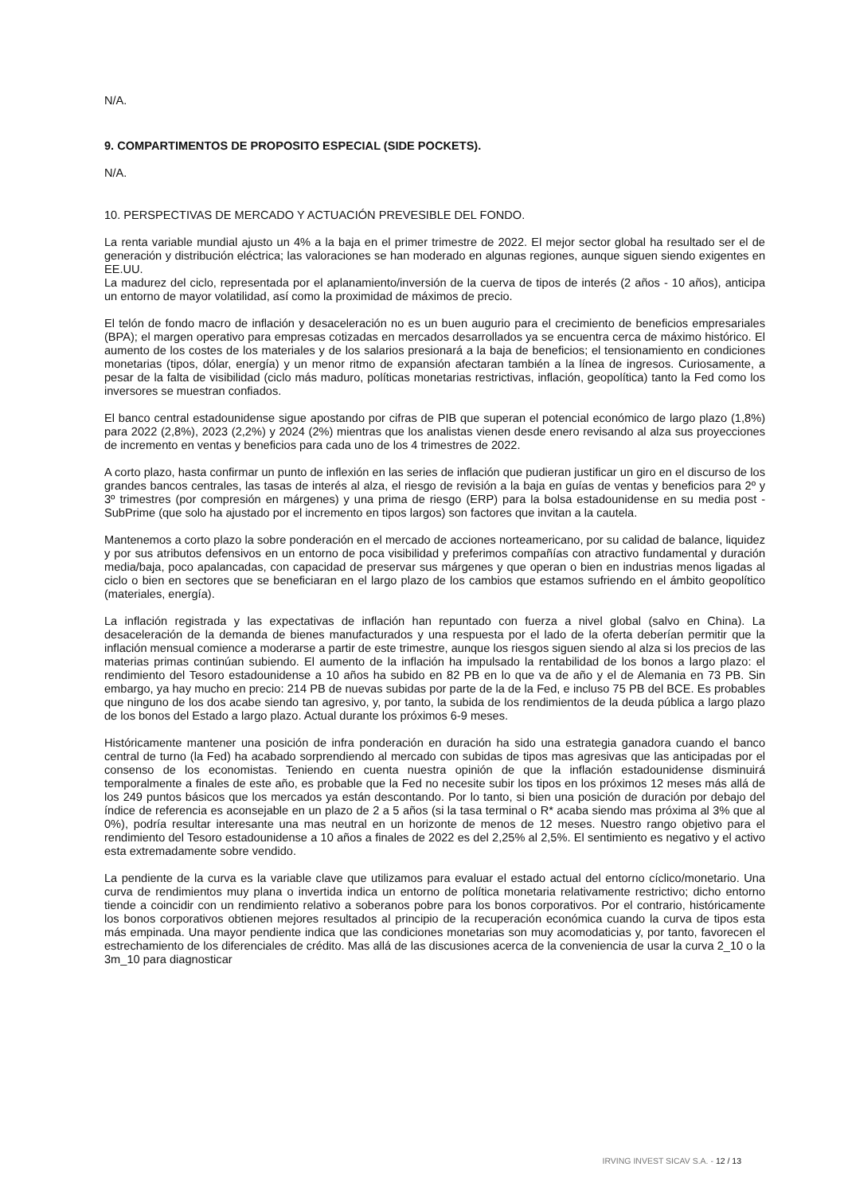N/A.
9. COMPARTIMENTOS DE PROPOSITO ESPECIAL (SIDE POCKETS).
N/A.
10. PERSPECTIVAS DE MERCADO Y ACTUACIÓN PREVESIBLE DEL FONDO.
La renta variable mundial ajusto un 4% a la baja en el primer trimestre de 2022. El mejor sector global ha resultado ser el de generación y distribución eléctrica; las valoraciones se han moderado en algunas regiones, aunque siguen siendo exigentes en EE.UU.
La madurez del ciclo, representada por el aplanamiento/inversión de la cuerva de tipos de interés (2 años - 10 años), anticipa un entorno de mayor volatilidad, así como la proximidad de máximos de precio.
El telón de fondo macro de inflación y desaceleración no es un buen augurio para el crecimiento de beneficios empresariales (BPA); el margen operativo para empresas cotizadas en mercados desarrollados ya se encuentra cerca de máximo histórico. El aumento de los costes de los materiales y de los salarios presionará a la baja de beneficios; el tensionamiento en condiciones monetarias (tipos, dólar, energía) y un menor ritmo de expansión afectaran también a la línea de ingresos. Curiosamente, a pesar de la falta de visibilidad (ciclo más maduro, políticas monetarias restrictivas, inflación, geopolítica) tanto la Fed como los inversores se muestran confiados.
El banco central estadounidense sigue apostando por cifras de PIB que superan el potencial económico de largo plazo (1,8%) para 2022 (2,8%), 2023 (2,2%) y 2024 (2%) mientras que los analistas vienen desde enero revisando al alza sus proyecciones de incremento en ventas y beneficios para cada uno de los 4 trimestres de 2022.
A corto plazo, hasta confirmar un punto de inflexión en las series de inflación que pudieran justificar un giro en el discurso de los grandes bancos centrales, las tasas de interés al alza, el riesgo de revisión a la baja en guías de ventas y beneficios para 2º y 3º trimestres (por compresión en márgenes) y una prima de riesgo (ERP) para la bolsa estadounidense en su media post - SubPrime (que solo ha ajustado por el incremento en tipos largos) son factores que invitan a la cautela.
Mantenemos a corto plazo la sobre ponderación en el mercado de acciones norteamericano, por su calidad de balance, liquidez y por sus atributos defensivos en un entorno de poca visibilidad y preferimos compañías con atractivo fundamental y duración media/baja, poco apalancadas, con capacidad de preservar sus márgenes y que operan o bien en industrias menos ligadas al ciclo o bien en sectores que se beneficiaran en el largo plazo de los cambios que estamos sufriendo en el ámbito geopolítico (materiales, energía).
La inflación registrada y las expectativas de inflación han repuntado con fuerza a nivel global (salvo en China). La desaceleración de la demanda de bienes manufacturados y una respuesta por el lado de la oferta deberían permitir que la inflación mensual comience a moderarse a partir de este trimestre, aunque los riesgos siguen siendo al alza si los precios de las materias primas continúan subiendo. El aumento de la inflación ha impulsado la rentabilidad de los bonos a largo plazo: el rendimiento del Tesoro estadounidense a 10 años ha subido en 82 PB en lo que va de año y el de Alemania en 73 PB. Sin embargo, ya hay mucho en precio: 214 PB de nuevas subidas por parte de la de la Fed, e incluso 75 PB del BCE. Es probables que ninguno de los dos acabe siendo tan agresivo, y, por tanto, la subida de los rendimientos de la deuda pública a largo plazo de los bonos del Estado a largo plazo. Actual durante los próximos 6-9 meses.
Históricamente mantener una posición de infra ponderación en duración ha sido una estrategia ganadora cuando el banco central de turno (la Fed) ha acabado sorprendiendo al mercado con subidas de tipos mas agresivas que las anticipadas por el consenso de los economistas. Teniendo en cuenta nuestra opinión de que la inflación estadounidense disminuirá temporalmente a finales de este año, es probable que la Fed no necesite subir los tipos en los próximos 12 meses más allá de los 249 puntos básicos que los mercados ya están descontando. Por lo tanto, si bien una posición de duración por debajo del índice de referencia es aconsejable en un plazo de 2 a 5 años (si la tasa terminal o R* acaba siendo mas próxima al 3% que al 0%), podría resultar interesante una mas neutral en un horizonte de menos de 12 meses. Nuestro rango objetivo para el rendimiento del Tesoro estadounidense a 10 años a finales de 2022 es del 2,25% al 2,5%. El sentimiento es negativo y el activo esta extremadamente sobre vendido.
La pendiente de la curva es la variable clave que utilizamos para evaluar el estado actual del entorno cíclico/monetario. Una curva de rendimientos muy plana o invertida indica un entorno de política monetaria relativamente restrictivo; dicho entorno tiende a coincidir con un rendimiento relativo a soberanos pobre para los bonos corporativos. Por el contrario, históricamente los bonos corporativos obtienen mejores resultados al principio de la recuperación económica cuando la curva de tipos esta más empinada. Una mayor pendiente indica que las condiciones monetarias son muy acomodaticias y, por tanto, favorecen el estrechamiento de los diferenciales de crédito. Mas allá de las discusiones acerca de la conveniencia de usar la curva 2_10 o la 3m_10 para diagnosticar
IRVING INVEST SICAV S.A. - 12 / 13